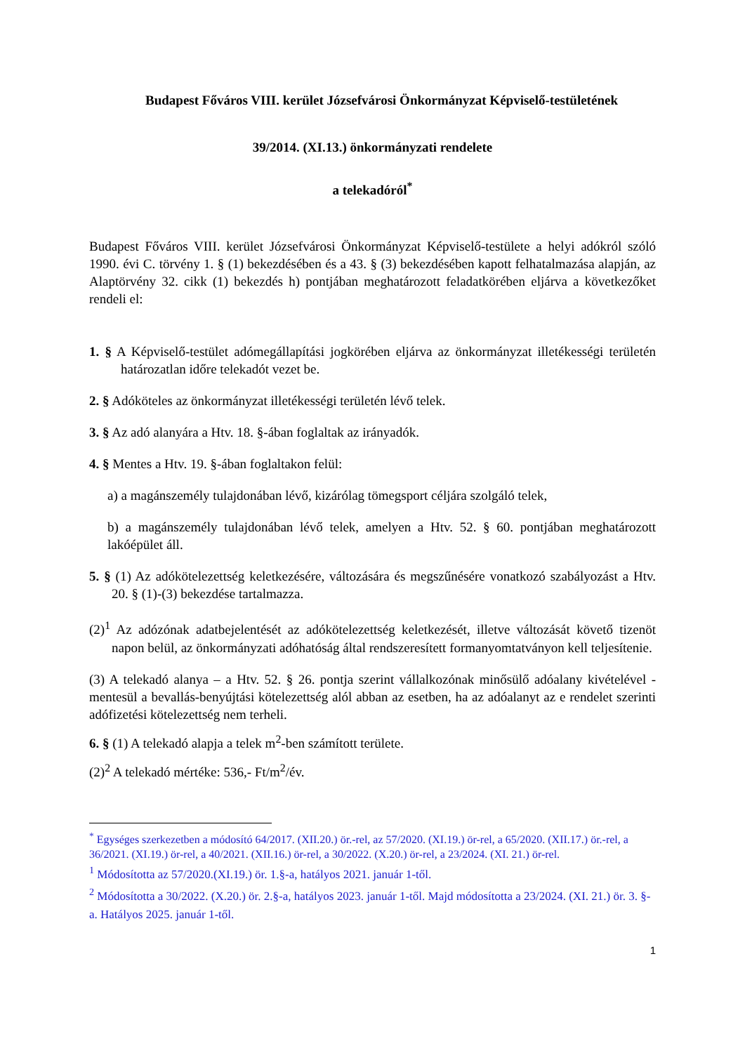Budapest Főváros VIII. kerület Józsefvárosi Önkormányzat Képviselő-testületének
39/2014. (XI.13.) önkormányzati rendelete
a telekadóról<sup>*</sup>
Budapest Főváros VIII. kerület Józsefvárosi Önkormányzat Képviselő-testülete a helyi adókról szóló 1990. évi C. törvény 1. § (1) bekezdésében és a 43. § (3) bekezdésében kapott felhatalmazása alapján, az Alaptörvény 32. cikk (1) bekezdés h) pontjában meghatározott feladatkörében eljárva a következőket rendeli el:
1. § A Képviselő-testület adómegállapítási jogkörében eljárva az önkormányzat illetékességi területén határozatlan időre telekadót vezet be.
2. § Adóköteles az önkormányzat illetékességi területén lévő telek.
3. § Az adó alanyára a Htv. 18. §-ában foglaltak az irányadók.
4. § Mentes a Htv. 19. §-ában foglaltakon felül:
a) a magánszemély tulajdonában lévő, kizárólag tömegsport céljára szolgáló telek,
b) a magánszemély tulajdonában lévő telek, amelyen a Htv. 52. § 60. pontjában meghatározott lakóépület áll.
5. § (1) Az adókötelezettség keletkezésére, változására és megszűnésére vonatkozó szabályozást a Htv. 20. § (1)-(3) bekezdése tartalmazza.
(2)<sup>1</sup> Az adózónak adatbejelentését az adókötelezettség keletkezését, illetve változását követő tizenöt napon belül, az önkormányzati adóhatóság által rendszeresített formanyomtatványon kell teljesítenie.
(3) A telekadó alanya – a Htv. 52. § 26. pontja szerint vállalkozónak minősülő adóalany kivételével - mentesül a bevallás-benyújtási kötelezettség alól abban az esetben, ha az adóalanyt az e rendelet szerinti adófizetési kötelezettség nem terheli.
6. § (1) A telekadó alapja a telek m<sup>2</sup>-ben számított területe.
(2)<sup>2</sup> A telekadó mértéke: 536,- Ft/m<sup>2</sup>/év.
<sup>*</sup> Egységes szerkezetben a módosító 64/2017. (XII.20.) ör.-rel, az 57/2020. (XI.19.) ör-rel, a 65/2020. (XII.17.) ör.-rel, a 36/2021. (XI.19.) ör-rel, a 40/2021. (XII.16.) ör-rel, a 30/2022. (X.20.) ör-rel, a 23/2024. (XI. 21.) ör-rel.
<sup>1</sup> Módosította az 57/2020.(XI.19.) ör. 1.§-a, hatályos 2021. január 1-től.
<sup>2</sup> Módosította a 30/2022. (X.20.) ör. 2.§-a, hatályos 2023. január 1-től. Majd módosította a 23/2024. (XI. 21.) ör. 3. §-a. Hatályos 2025. január 1-től.
1